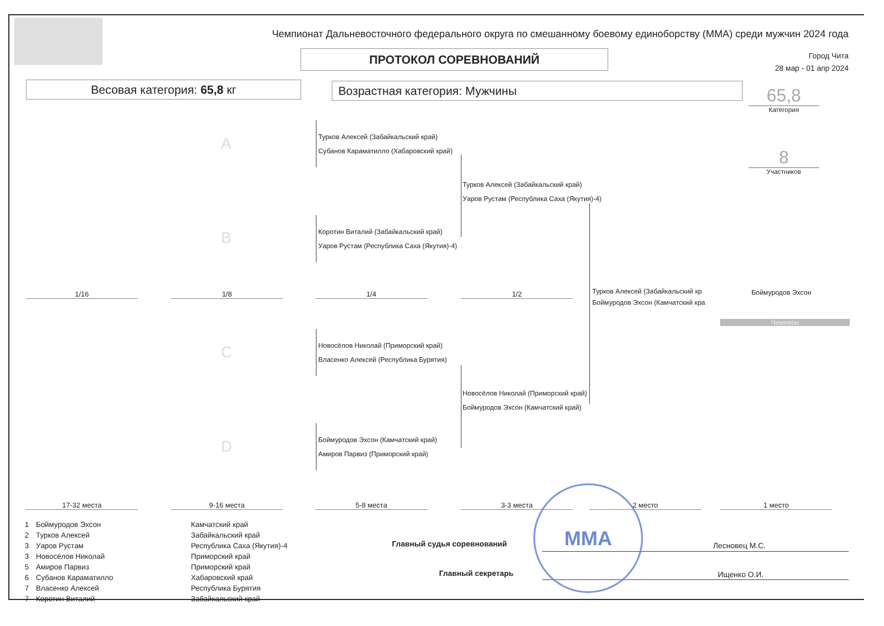Чемпионат Дальневосточного федерального округа по смешанному боевому единоборству (ММА) среди мужчин 2024 года
ПРОТОКОЛ СОРЕВНОВАНИЙ
Город Чита
28 мар - 01 апр 2024
Весовая категория: 65,8 кг Возрастная категория: Мужчины 65,8
Категория
8
Участников
Турков Алексей (Забайкальский край)
Субанов Караматилло (Хабаровский край)
Коротин Виталий (Забайкальский край)
Уаров Рустам (Республика Саха (Якутия)-4)
Турков Алексей (Забайкальский край)
Уаров Рустам (Республика Саха (Якутия)-4)
Турков Алексей (Забайкальский кр
Боймуродов Эхсон (Камчатский кра
Боймуродов Эхсон
Чемпион
Новосёлов Николай (Приморский край)
Власенко Алексей (Республика Бурятия)
Новосёлов Николай (Приморский край)
Боймуродов Эхсон (Камчатский край)
Боймуродов Эхсон (Камчатский край)
Амиров Парвиз (Приморский край)
A
B
C
D
1/16 1/8 1/4 1/2
17-32 места 9-16 места 5-8 места 3-3 места 2 место 1 место
| 1 | Боймуродов Эхсон | Камчатский край |
| 2 | Турков Алексей | Забайкальский край |
| 3 | Уаров Рустам | Республика Саха (Якутия)-4 |
| 3 | Новосёлов Николай | Приморский край |
| 5 | Амиров Парвиз | Приморский край |
| 6 | Субанов Караматилло | Хабаровский край |
| 7 | Власенко Алексей | Республика Бурятия |
| 7 | Коротин Виталий | Забайкальский край |
Главный судья соревнований Лесновец М.С.
Главный секретарь Ищенко О.И.
MMA